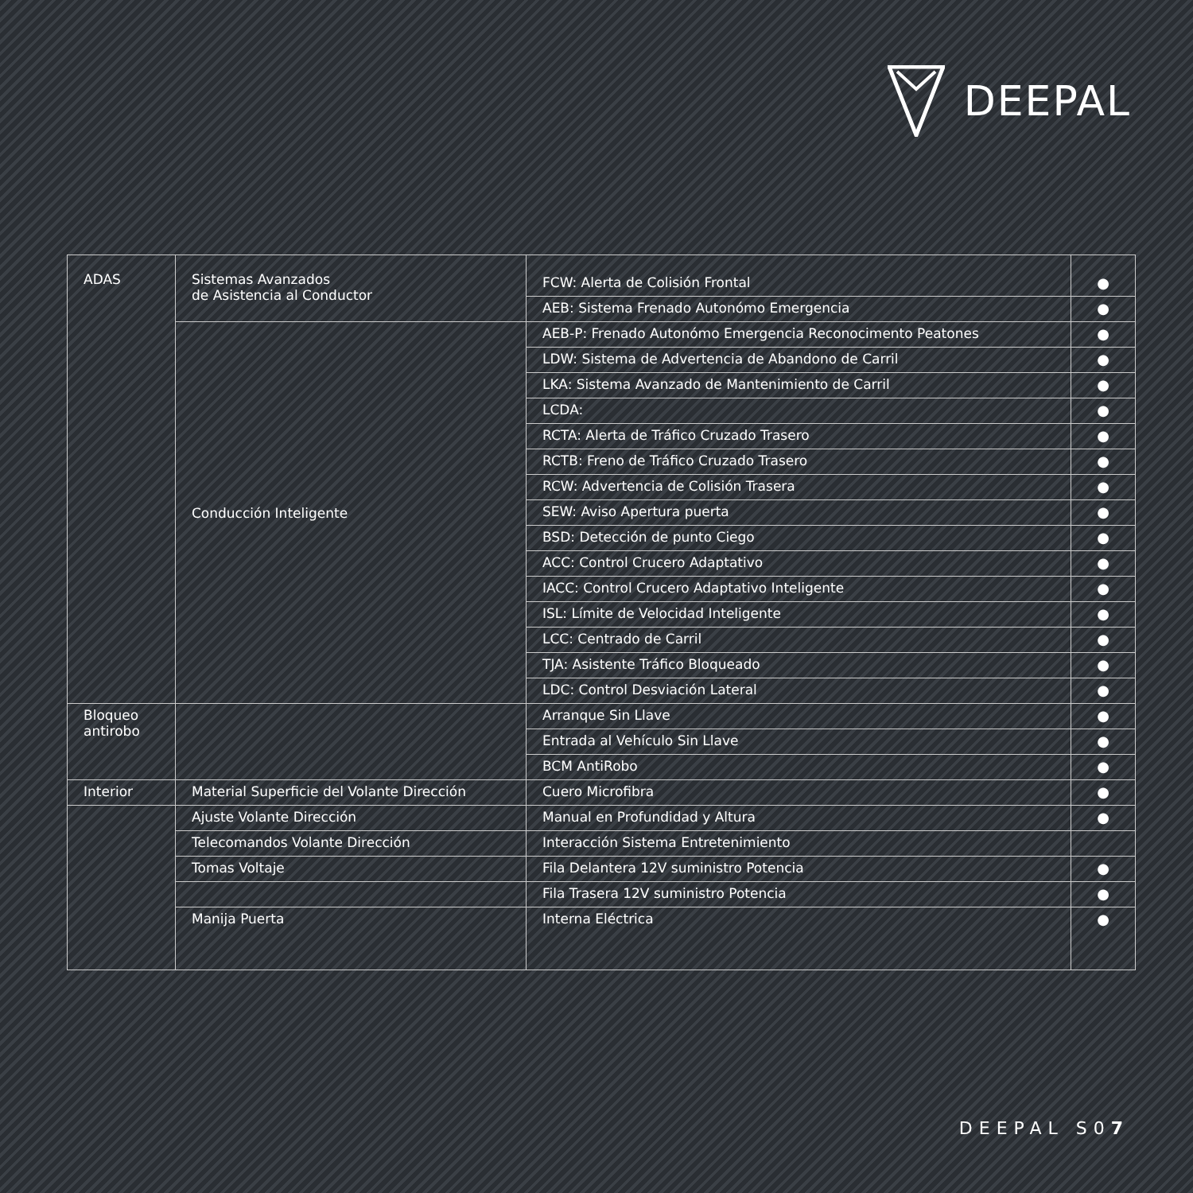DEEPAL
| ADAS | Sistemas Avanzados de Asistencia al Conductor | FCW: Alerta de Colisión Frontal | ● |
| | | AEB: Sistema Frenado Autonómo Emergencia | ● |
| | Conducción Inteligente | AEB-P: Frenado Autonómo Emergencia Reconocimento Peatones | ● |
| | | LDW: Sistema de Advertencia de Abandono de Carril | ● |
| | | LKA: Sistema Avanzado de Mantenimiento de Carril | ● |
| | | LCDA: | ● |
| | | RCTA: Alerta de Tráfico Cruzado Trasero | ● |
| | | RCTB: Freno de Tráfico Cruzado Trasero | ● |
| | | RCW: Advertencia de Colisión Trasera | ● |
| | | SEW: Aviso Apertura puerta | ● |
| | | BSD: Detección de punto Ciego | ● |
| | | ACC: Control Crucero Adaptativo | ● |
| | | IACC: Control Crucero Adaptativo Inteligente | ● |
| | | ISL: Límite de Velocidad Inteligente | ● |
| | | LCC: Centrado de Carril | ● |
| | | TJA: Asistente Tráfico Bloqueado | ● |
| | | LDC: Control Desviación Lateral | ● |
| Bloqueo antirobo | | Arranque Sin Llave | ● |
| | | Entrada al Vehículo Sin Llave | ● |
| | | BCM AntiRobo | ● |
| Interior | Material Superficie del Volante Dirección | Cuero Microfibra | ● |
| | Ajuste Volante Dirección | Manual en Profundidad y Altura | ● |
| | Telecomandos Volante Dirección | Interacción Sistema Entretenimiento | |
| | Tomas Voltaje | Fila Delantera 12V suministro Potencia | ● |
| | | Fila Trasera 12V suministro Potencia | ● |
| | Manija Puerta | Interna Eléctrica | ● |
DEEPAL S07